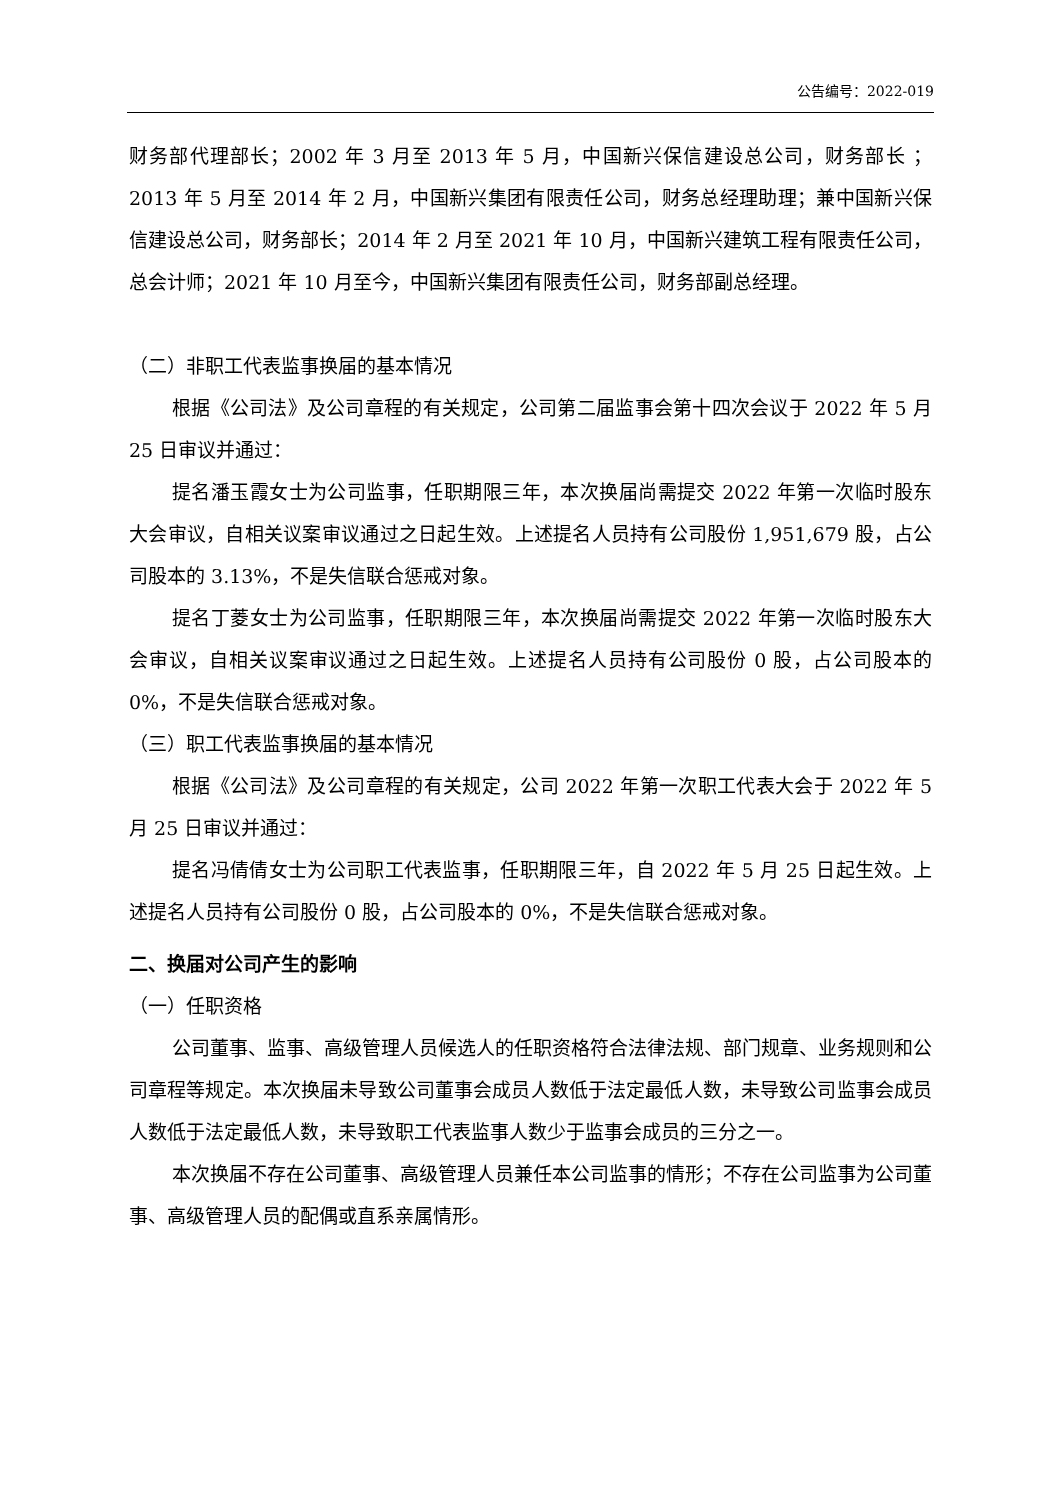公告编号：2022-019
财务部代理部长；2002 年 3 月至 2013 年 5 月，中国新兴保信建设总公司，财务部长 ；2013 年 5 月至 2014 年 2 月，中国新兴集团有限责任公司，财务总经理助理；兼中国新兴保信建设总公司，财务部长；2014 年 2 月至 2021 年 10 月，中国新兴建筑工程有限责任公司，总会计师；2021 年 10 月至今，中国新兴集团有限责任公司，财务部副总经理。
（二）非职工代表监事换届的基本情况
根据《公司法》及公司章程的有关规定，公司第二届监事会第十四次会议于 2022 年 5 月 25 日审议并通过：
提名潘玉霞女士为公司监事，任职期限三年，本次换届尚需提交 2022 年第一次临时股东大会审议，自相关议案审议通过之日起生效。上述提名人员持有公司股份 1,951,679 股，占公司股本的 3.13%，不是失信联合惩戒对象。
提名丁菱女士为公司监事，任职期限三年，本次换届尚需提交 2022 年第一次临时股东大会审议，自相关议案审议通过之日起生效。上述提名人员持有公司股份 0 股，占公司股本的 0%，不是失信联合惩戒对象。
（三）职工代表监事换届的基本情况
根据《公司法》及公司章程的有关规定，公司 2022 年第一次职工代表大会于 2022 年 5 月 25 日审议并通过：
提名冯倩倩女士为公司职工代表监事，任职期限三年，自 2022 年 5 月 25 日起生效。上述提名人员持有公司股份 0 股，占公司股本的 0%，不是失信联合惩戒对象。
二、换届对公司产生的影响
（一）任职资格
公司董事、监事、高级管理人员候选人的任职资格符合法律法规、部门规章、业务规则和公司章程等规定。本次换届未导致公司董事会成员人数低于法定最低人数，未导致公司监事会成员人数低于法定最低人数，未导致职工代表监事人数少于监事会成员的三分之一。
本次换届不存在公司董事、高级管理人员兼任本公司监事的情形；不存在公司监事为公司董事、高级管理人员的配偶或直系亲属情形。